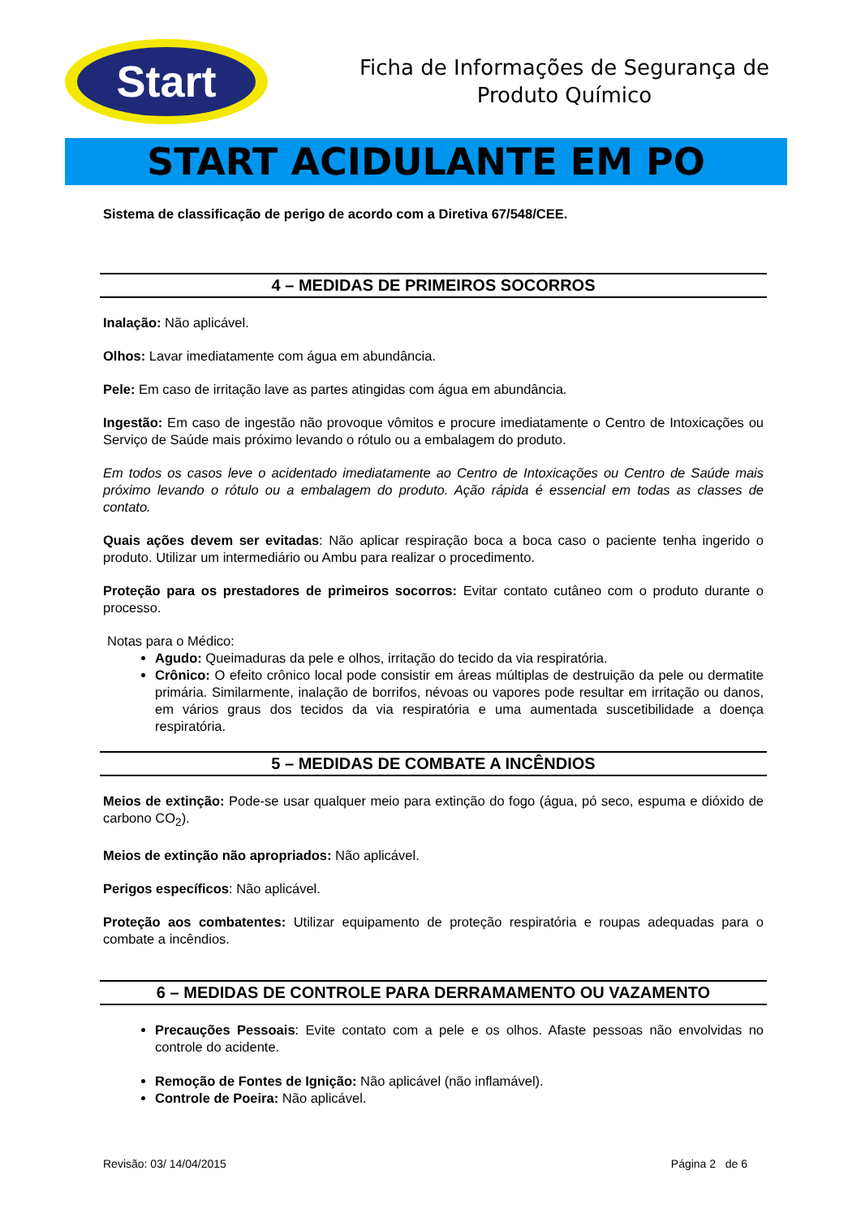Start
Ficha de Informações de Segurança de
Produto Químico
START ACIDULANTE EM PO
Sistema de classificação de perigo de acordo com a Diretiva 67/548/CEE.
4 – MEDIDAS DE PRIMEIROS SOCORROS
Inalação: Não aplicável.
Olhos: Lavar imediatamente com água em abundância.
Pele: Em caso de irritação lave as partes atingidas com água em abundância.
Ingestão: Em caso de ingestão não provoque vômitos e procure imediatamente o Centro de Intoxicações ou Serviço de Saúde mais próximo levando o rótulo ou a embalagem do produto.
Em todos os casos leve o acidentado imediatamente ao Centro de Intoxicações ou Centro de Saúde mais próximo levando o rótulo ou a embalagem do produto. Ação rápida é essencial em todas as classes de contato.
Quais ações devem ser evitadas: Não aplicar respiração boca a boca caso o paciente tenha ingerido o produto. Utilizar um intermediário ou Ambu para realizar o procedimento.
Proteção para os prestadores de primeiros socorros: Evitar contato cutâneo com o produto durante o processo.
Notas para o Médico:
Agudo: Queimaduras da pele e olhos, irritação do tecido da via respiratória.
Crônico: O efeito crônico local pode consistir em áreas múltiplas de destruição da pele ou dermatite primária. Similarmente, inalação de borrifos, névoas ou vapores pode resultar em irritação ou danos, em vários graus dos tecidos da via respiratória e uma aumentada suscetibilidade a doença respiratória.
5 – MEDIDAS DE COMBATE A INCÊNDIOS
Meios de extinção: Pode-se usar qualquer meio para extinção do fogo (água, pó seco, espuma e dióxido de carbono CO<sub>2</sub>).
Meios de extinção não apropriados: Não aplicável.
Perigos específicos: Não aplicável.
Proteção aos combatentes: Utilizar equipamento de proteção respiratória e roupas adequadas para o combate a incêndios.
6 – MEDIDAS DE CONTROLE PARA DERRAMAMENTO OU VAZAMENTO
Precauções Pessoais: Evite contato com a pele e os olhos. Afaste pessoas não envolvidas no controle do acidente.
Remoção de Fontes de Ignição: Não aplicável (não inflamável).
Controle de Poeira: Não aplicável.
Revisão: 03/ 14/04/2015 Página 2 de 6